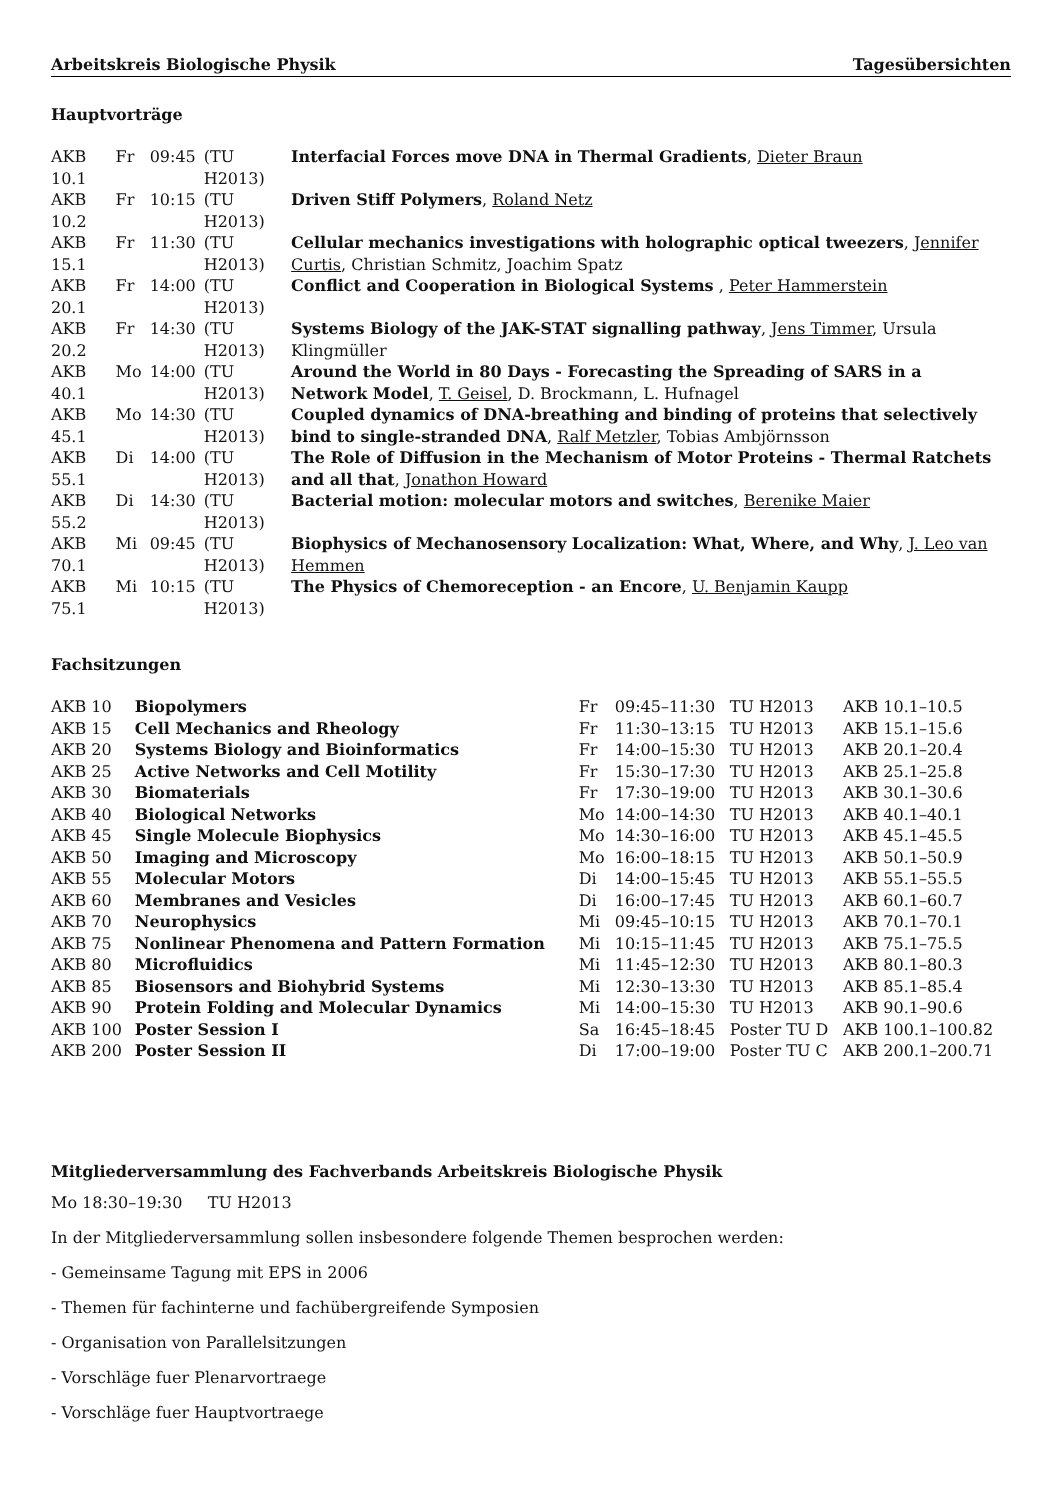Arbeitskreis Biologische Physik Tagesübersichten
Hauptvorträge
| AKB 10.1 | Fr | 09:45 | (TU H2013) | Interfacial Forces move DNA in Thermal Gradients , Dieter Braun |
| AKB 10.2 | Fr | 10:15 | (TU H2013) | Driven Stiff Polymers , Roland Netz |
| AKB 15.1 | Fr | 11:30 | (TU H2013) | Cellular mechanics investigations with holographic optical tweezers , Jennifer Curtis , Christian Schmitz, Joachim Spatz |
| AKB 20.1 | Fr | 14:00 | (TU H2013) | Conflict and Cooperation in Biological Systems , Peter Hammerstein |
| AKB 20.2 | Fr | 14:30 | (TU H2013) | Systems Biology of the JAK-STAT signalling pathway , Jens Timmer , Ursula Klingmüller |
| AKB 40.1 | Mo | 14:00 | (TU H2013) | Around the World in 80 Days - Forecasting the Spreading of SARS in a Network Model , T. Geisel , D. Brockmann, L. Hufnagel |
| AKB 45.1 | Mo | 14:30 | (TU H2013) | Coupled dynamics of DNA-breathing and binding of proteins that selectively bind to single-stranded DNA , Ralf Metzler , Tobias Ambjörnsson |
| AKB 55.1 | Di | 14:00 | (TU H2013) | The Role of Diffusion in the Mechanism of Motor Proteins - Thermal Ratchets and all that , Jonathon Howard |
| AKB 55.2 | Di | 14:30 | (TU H2013) | Bacterial motion: molecular motors and switches , Berenike Maier |
| AKB 70.1 | Mi | 09:45 | (TU H2013) | Biophysics of Mechanosensory Localization: What, Where, and Why , J. Leo van Hemmen |
| AKB 75.1 | Mi | 10:15 | (TU H2013) | The Physics of Chemoreception - an Encore , U. Benjamin Kaupp |
Fachsitzungen
| AKB 10 | Biopolymers | Fr | 09:45–11:30 | TU H2013 | AKB 10.1–10.5 |
| AKB 15 | Cell Mechanics and Rheology | Fr | 11:30–13:15 | TU H2013 | AKB 15.1–15.6 |
| AKB 20 | Systems Biology and Bioinformatics | Fr | 14:00–15:30 | TU H2013 | AKB 20.1–20.4 |
| AKB 25 | Active Networks and Cell Motility | Fr | 15:30–17:30 | TU H2013 | AKB 25.1–25.8 |
| AKB 30 | Biomaterials | Fr | 17:30–19:00 | TU H2013 | AKB 30.1–30.6 |
| AKB 40 | Biological Networks | Mo | 14:00–14:30 | TU H2013 | AKB 40.1–40.1 |
| AKB 45 | Single Molecule Biophysics | Mo | 14:30–16:00 | TU H2013 | AKB 45.1–45.5 |
| AKB 50 | Imaging and Microscopy | Mo | 16:00–18:15 | TU H2013 | AKB 50.1–50.9 |
| AKB 55 | Molecular Motors | Di | 14:00–15:45 | TU H2013 | AKB 55.1–55.5 |
| AKB 60 | Membranes and Vesicles | Di | 16:00–17:45 | TU H2013 | AKB 60.1–60.7 |
| AKB 70 | Neurophysics | Mi | 09:45–10:15 | TU H2013 | AKB 70.1–70.1 |
| AKB 75 | Nonlinear Phenomena and Pattern Formation | Mi | 10:15–11:45 | TU H2013 | AKB 75.1–75.5 |
| AKB 80 | Microfluidics | Mi | 11:45–12:30 | TU H2013 | AKB 80.1–80.3 |
| AKB 85 | Biosensors and Biohybrid Systems | Mi | 12:30–13:30 | TU H2013 | AKB 85.1–85.4 |
| AKB 90 | Protein Folding and Molecular Dynamics | Mi | 14:00–15:30 | TU H2013 | AKB 90.1–90.6 |
| AKB 100 | Poster Session I | Sa | 16:45–18:45 | Poster TU D | AKB 100.1–100.82 |
| AKB 200 | Poster Session II | Di | 17:00–19:00 | Poster TU C | AKB 200.1–200.71 |
Mitgliederversammlung des Fachverbands Arbeitskreis Biologische Physik
Mo 18:30–19:30 TU H2013
In der Mitgliederversammlung sollen insbesondere folgende Themen besprochen werden:
- Gemeinsame Tagung mit EPS in 2006
- Themen für fachinterne und fachübergreifende Symposien
- Organisation von Parallelsitzungen
- Vorschläge fuer Plenarvortraege
- Vorschläge fuer Hauptvortraege